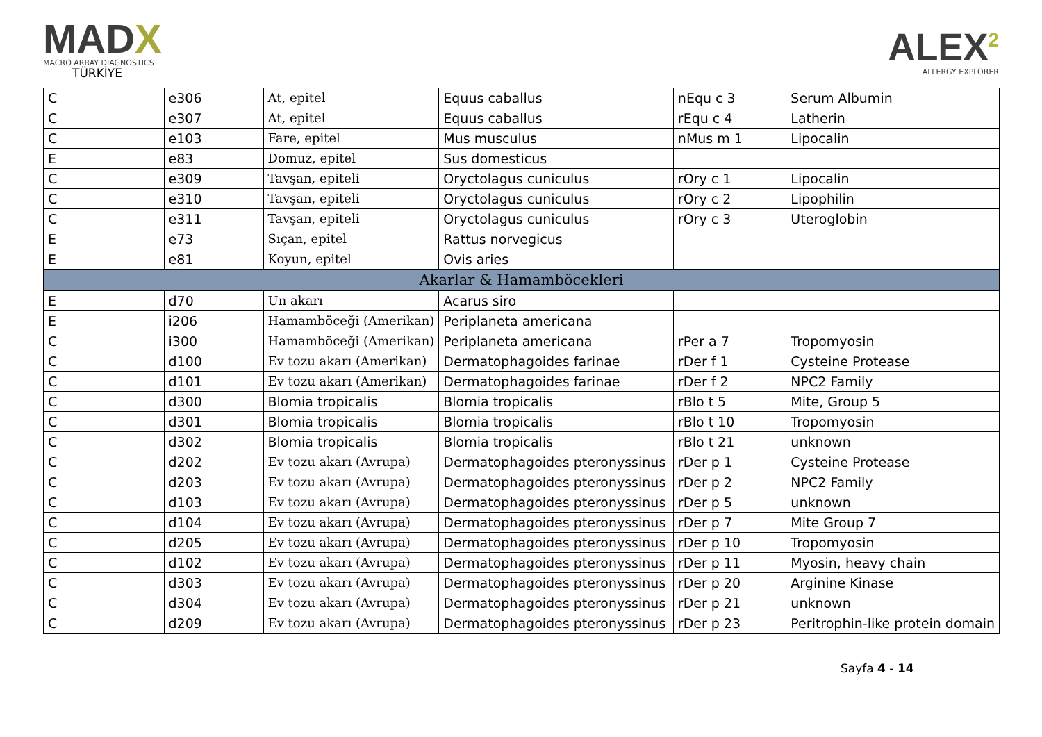MADX
MACRO ARRAY DIAGNOSTICS
TÜRKİYE
ALEX<sup>2</sup>
ALLERGY EXPLORER
| C | e306 | At, epitel | Equus caballus | nEqu c 3 | Serum Albumin |
| C | e307 | At, epitel | Equus caballus | rEqu c 4 | Latherin |
| C | e103 | Fare, epitel | Mus musculus | nMus m 1 | Lipocalin |
| E | e83 | Domuz, epitel | Sus domesticus | | |
| C | e309 | Tavşan, epiteli | Oryctolagus cuniculus | rOry c 1 | Lipocalin |
| C | e310 | Tavşan, epiteli | Oryctolagus cuniculus | rOry c 2 | Lipophilin |
| C | e311 | Tavşan, epiteli | Oryctolagus cuniculus | rOry c 3 | Uteroglobin |
| E | e73 | Sıçan, epitel | Rattus norvegicus | | |
| E | e81 | Koyun, epitel | Ovis aries | | |
| Akarlar & Hamamböcekleri | | | | | |
| E | d70 | Un akarı | Acarus siro | | |
| E | i206 | Hamamböceği (Amerikan) | Periplaneta americana | | |
| C | i300 | Hamamböceği (Amerikan) | Periplaneta americana | rPer a 7 | Tropomyosin |
| C | d100 | Ev tozu akarı (Amerikan) | Dermatophagoides farinae | rDer f 1 | Cysteine Protease |
| C | d101 | Ev tozu akarı (Amerikan) | Dermatophagoides farinae | rDer f 2 | NPC2 Family |
| C | d300 | Blomia tropicalis | Blomia tropicalis | rBlo t 5 | Mite, Group 5 |
| C | d301 | Blomia tropicalis | Blomia tropicalis | rBlo t 10 | Tropomyosin |
| C | d302 | Blomia tropicalis | Blomia tropicalis | rBlo t 21 | unknown |
| C | d202 | Ev tozu akarı (Avrupa) | Dermatophagoides pteronyssinus | rDer p 1 | Cysteine Protease |
| C | d203 | Ev tozu akarı (Avrupa) | Dermatophagoides pteronyssinus | rDer p 2 | NPC2 Family |
| C | d103 | Ev tozu akarı (Avrupa) | Dermatophagoides pteronyssinus | rDer p 5 | unknown |
| C | d104 | Ev tozu akarı (Avrupa) | Dermatophagoides pteronyssinus | rDer p 7 | Mite Group 7 |
| C | d205 | Ev tozu akarı (Avrupa) | Dermatophagoides pteronyssinus | rDer p 10 | Tropomyosin |
| C | d102 | Ev tozu akarı (Avrupa) | Dermatophagoides pteronyssinus | rDer p 11 | Myosin, heavy chain |
| C | d303 | Ev tozu akarı (Avrupa) | Dermatophagoides pteronyssinus | rDer p 20 | Arginine Kinase |
| C | d304 | Ev tozu akarı (Avrupa) | Dermatophagoides pteronyssinus | rDer p 21 | unknown |
| C | d209 | Ev tozu akarı (Avrupa) | Dermatophagoides pteronyssinus | rDer p 23 | Peritrophin-like protein domain |
Sayfa 4 - 14